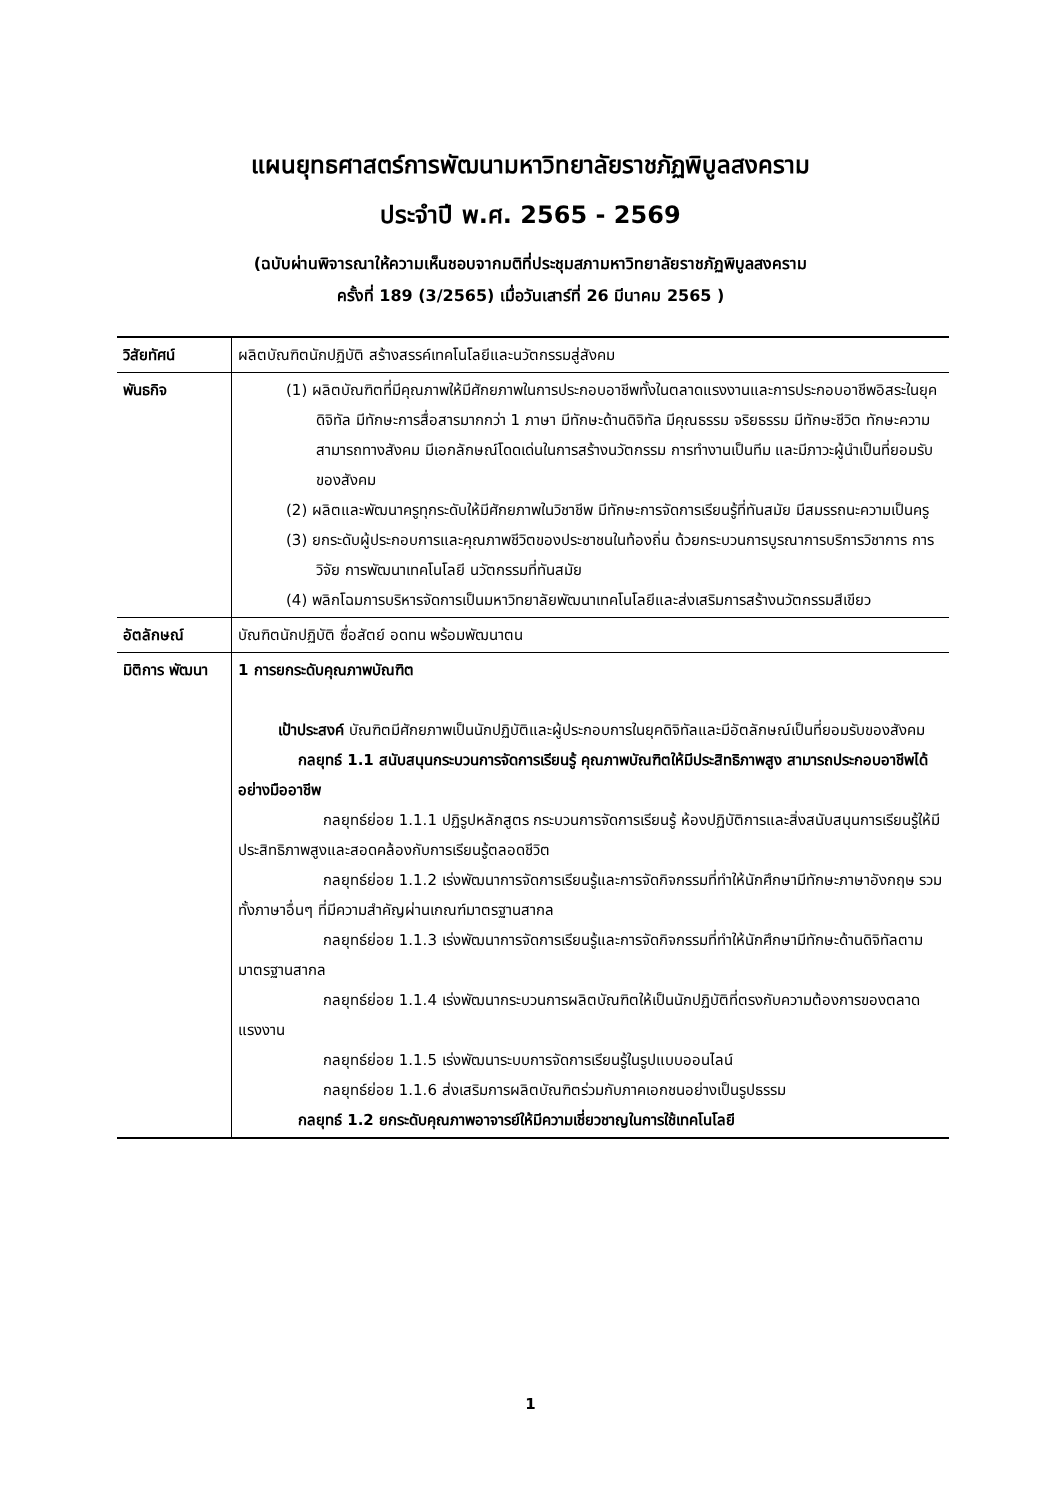แผนยุทธศาสตร์การพัฒนามหาวิทยาลัยราชภัฏพิบูลสงคราม
ประจำปี พ.ศ. 2565 - 2569
(ฉบับผ่านพิจารณาให้ความเห็นชอบจากมติที่ประชุมสภามหาวิทยาลัยราชภัฏพิบูลสงคราม
ครั้งที่ 189 (3/2565) เมื่อวันเสาร์ที่ 26 มีนาคม 2565 )
| วิสัยทัศน์ | ผลิตบัณฑิตนักปฏิบัติ สร้างสรรค์เทคโนโลยีและนวัตกรรมสู่สังคม |
| พันธกิจ | (1) ผลิตบัณฑิตที่มีคุณภาพให้มีศักยภาพในการประกอบอาชีพทั้งในตลาดแรงงานและการประกอบอาชีพอิสระในยุคดิจิทัล มีทักษะการสื่อสารมากกว่า 1 ภาษา มีทักษะด้านดิจิทัล มีคุณธรรม จริยธรรม มีทักษะชีวิต ทักษะความสามารถทางสังคม มีเอกลักษณ์โดดเด่นในการสร้างนวัตกรรม การทำงานเป็นทีม และมีภาวะผู้นำเป็นที่ยอมรับของสังคม (2) ผลิตและพัฒนาครูทุกระดับให้มีศักยภาพในวิชาชีพ มีทักษะการจัดการเรียนรู้ที่ทันสมัย มีสมรรถนะความเป็นครู (3) ยกระดับผู้ประกอบการและคุณภาพชีวิตของประชาชนในท้องถิ่น ด้วยกระบวนการบูรณาการบริการวิชาการ การวิจัย การพัฒนาเทคโนโลยี นวัตกรรมที่ทันสมัย (4) พลิกโฉมการบริหารจัดการเป็นมหาวิทยาลัยพัฒนาเทคโนโลยีและส่งเสริมการสร้างนวัตกรรมสีเขียว |
| อัตลักษณ์ | บัณฑิตนักปฏิบัติ ซื่อสัตย์ อดทน พร้อมพัฒนาตน |
| มิติการ พัฒนา | 1 การยกระดับคุณภาพบัณฑิต เป้าประสงค์ บัณฑิตมีศักยภาพเป็นนักปฏิบัติและผู้ประกอบการในยุคดิจิทัลและมีอัตลักษณ์เป็นที่ยอมรับของสังคม กลยุทธ์ 1.1 สนับสนุนกระบวนการจัดการเรียนรู้ คุณภาพบัณฑิตให้มีประสิทธิภาพสูง สามารถประกอบอาชีพได้อย่างมืออาชีพ กลยุทธ์ย่อย 1.1.1 ปฏิรูปหลักสูตร กระบวนการจัดการเรียนรู้ ห้องปฏิบัติการและสิ่งสนับสนุนการเรียนรู้ให้มีประสิทธิภาพสูงและสอดคล้องกับการเรียนรู้ตลอดชีวิต กลยุทธ์ย่อย 1.1.2 เร่งพัฒนาการจัดการเรียนรู้และการจัดกิจกรรมที่ทำให้นักศึกษามีทักษะภาษาอังกฤษ รวมทั้งภาษาอื่นๆ ที่มีความสำคัญผ่านเกณฑ์มาตรฐานสากล กลยุทธ์ย่อย 1.1.3 เร่งพัฒนาการจัดการเรียนรู้และการจัดกิจกรรมที่ทำให้นักศึกษามีทักษะด้านดิจิทัลตามมาตรฐานสากล กลยุทธ์ย่อย 1.1.4 เร่งพัฒนากระบวนการผลิตบัณฑิตให้เป็นนักปฏิบัติที่ตรงกับความต้องการของตลาดแรงงาน กลยุทธ์ย่อย 1.1.5 เร่งพัฒนาระบบการจัดการเรียนรู้ในรูปแบบออนไลน์ กลยุทธ์ย่อย 1.1.6 ส่งเสริมการผลิตบัณฑิตร่วมกับภาคเอกชนอย่างเป็นรูปธรรม กลยุทธ์ 1.2 ยกระดับคุณภาพอาจารย์ให้มีความเชี่ยวชาญในการใช้เทคโนโลยี |
1